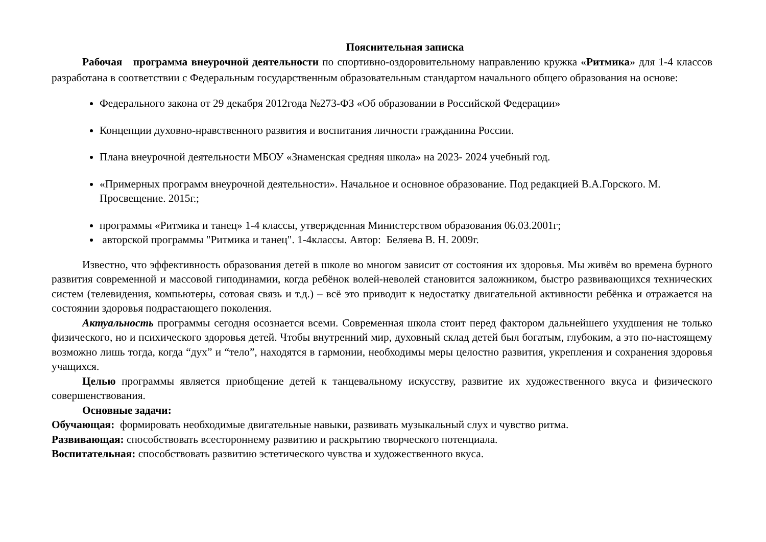Пояснительная записка
Рабочая программа внеурочной деятельности по спортивно-оздоровительному направлению кружка «Ритмика» для 1-4 классов разработана в соответствии с Федеральным государственным образовательным стандартом начального общего образования на основе:
Федерального закона от 29 декабря 2012года №273-ФЗ «Об образовании в Российской Федерации»
Концепции духовно-нравственного развития и воспитания личности гражданина России.
Плана внеурочной деятельности МБОУ «Знаменская средняя школа» на 2023- 2024 учебный год.
«Примерных программ внеурочной деятельности». Начальное и основное образование. Под редакцией В.А.Горского. М. Просвещение. 2015г.;
программы «Ритмика и танец» 1-4 классы, утвержденная Министерством образования 06.03.2001г;
авторской программы "Ритмика и танец". 1-4классы. Автор: Беляева В. Н. 2009г.
Известно, что эффективность образования детей в школе во многом зависит от состояния их здоровья. Мы живём во времена бурного развития современной и массовой гиподинамии, когда ребёнок волей-неволей становится заложником, быстро развивающихся технических систем (телевидения, компьютеры, сотовая связь и т.д.) – всё это приводит к недостатку двигательной активности ребёнка и отражается на состоянии здоровья подрастающего поколения.
Актуальность программы сегодня осознается всеми. Современная школа стоит перед фактором дальнейшего ухудшения не только физического, но и психического здоровья детей. Чтобы внутренний мир, духовный склад детей был богатым, глубоким, а это по-настоящему возможно лишь тогда, когда “дух” и “тело”, находятся в гармонии, необходимы меры целостно развития, укрепления и сохранения здоровья учащихся.
Целью программы является приобщение детей к танцевальному искусству, развитие их художественного вкуса и физического совершенствования.
Основные задачи:
Обучающая: формировать необходимые двигательные навыки, развивать музыкальный слух и чувство ритма.
Развивающая: способствовать всестороннему развитию и раскрытию творческого потенциала.
Воспитательная: способствовать развитию эстетического чувства и художественного вкуса.